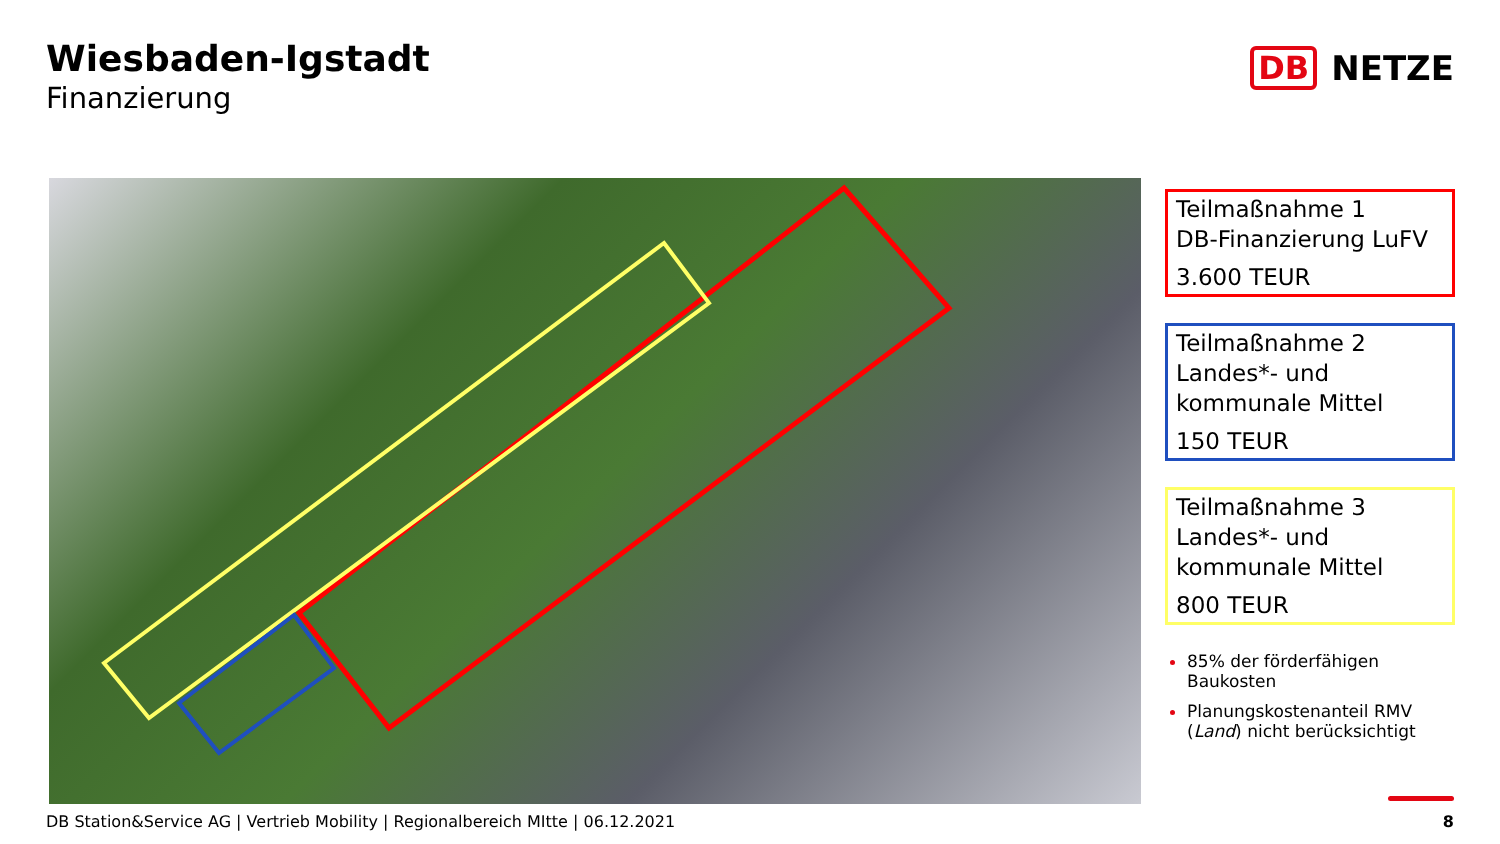Wiesbaden-Igstadt
Finanzierung
DB NETZE
Teilmaßnahme 1
DB-Finanzierung LuFV
3.600 TEUR
Teilmaßnahme 2
Landes*- und kommunale Mittel
150 TEUR
Teilmaßnahme 3
Landes*- und kommunale Mittel
800 TEUR
85% der förderfähigen Baukosten
Planungskostenanteil RMV (Land) nicht berücksichtigt
DB Station&Service AG | Vertrieb Mobility | Regionalbereich MItte | 06.12.2021
8